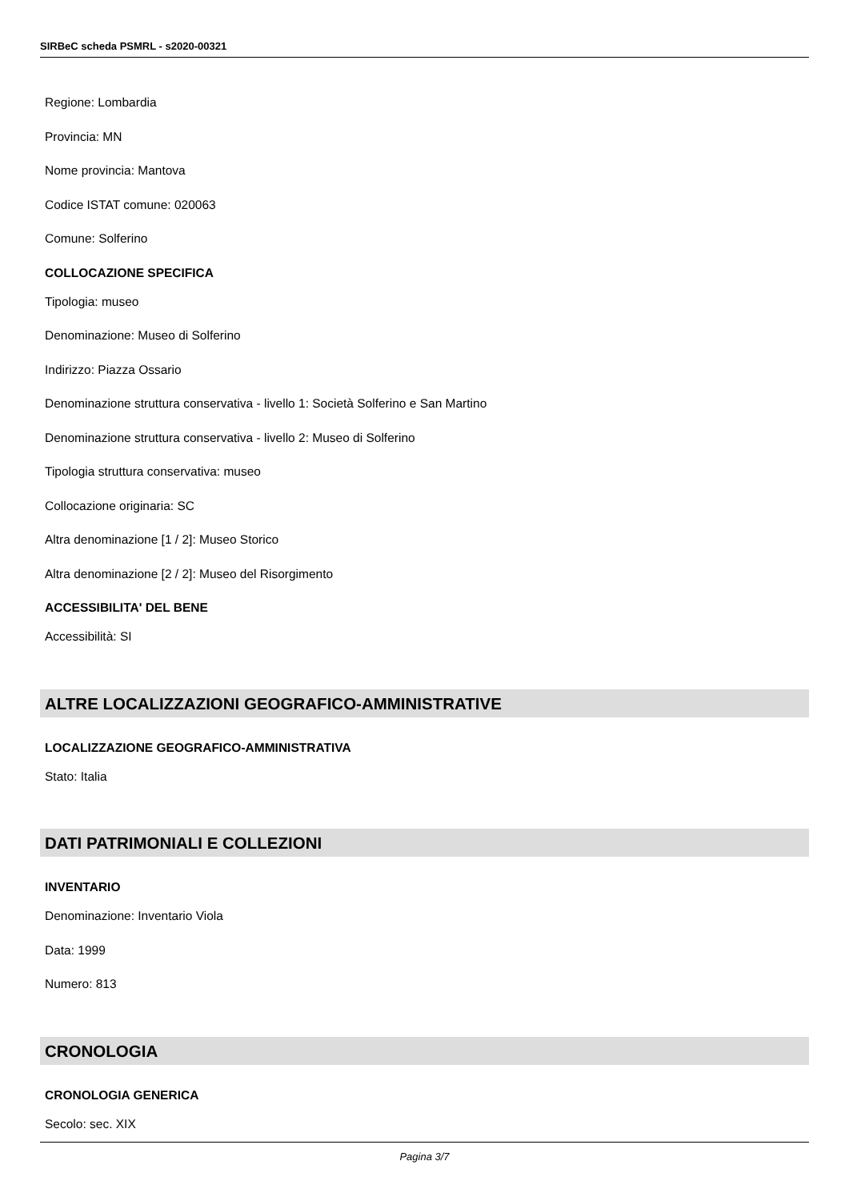SIRBeC scheda PSMRL - s2020-00321
Regione: Lombardia
Provincia: MN
Nome provincia: Mantova
Codice ISTAT comune: 020063
Comune: Solferino
COLLOCAZIONE SPECIFICA
Tipologia: museo
Denominazione: Museo di Solferino
Indirizzo: Piazza Ossario
Denominazione struttura conservativa - livello 1: Società Solferino e San Martino
Denominazione struttura conservativa - livello 2: Museo di Solferino
Tipologia struttura conservativa: museo
Collocazione originaria: SC
Altra denominazione [1 / 2]: Museo Storico
Altra denominazione [2 / 2]: Museo del Risorgimento
ACCESSIBILITA' DEL BENE
Accessibilità: SI
ALTRE LOCALIZZAZIONI GEOGRAFICO-AMMINISTRATIVE
LOCALIZZAZIONE GEOGRAFICO-AMMINISTRATIVA
Stato: Italia
DATI PATRIMONIALI E COLLEZIONI
INVENTARIO
Denominazione: Inventario Viola
Data: 1999
Numero: 813
CRONOLOGIA
CRONOLOGIA GENERICA
Secolo: sec. XIX
Pagina 3/7